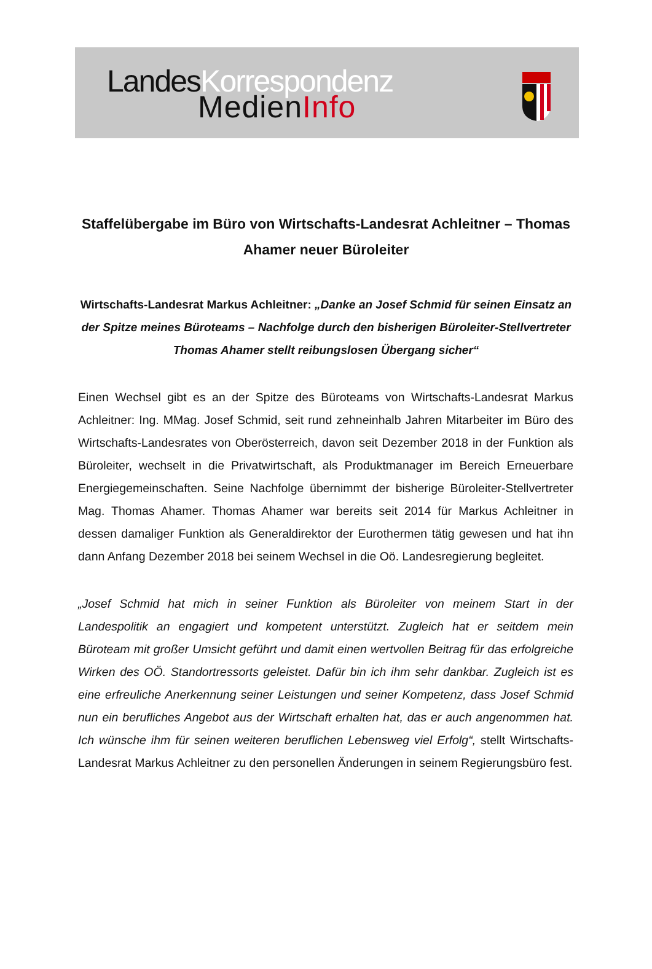LandesKorrespondenz
MedienInfo
Staffelübergabe im Büro von Wirtschafts-Landesrat Achleitner – Thomas Ahamer neuer Büroleiter
Wirtschafts-Landesrat Markus Achleitner: „Danke an Josef Schmid für seinen Einsatz an der Spitze meines Büroteams – Nachfolge durch den bisherigen Büroleiter-Stellvertreter Thomas Ahamer stellt reibungslosen Übergang sicher“
Einen Wechsel gibt es an der Spitze des Büroteams von Wirtschafts-Landesrat Markus Achleitner: Ing. MMag. Josef Schmid, seit rund zehneinhalb Jahren Mitarbeiter im Büro des Wirtschafts-Landesrates von Oberösterreich, davon seit Dezember 2018 in der Funktion als Büroleiter, wechselt in die Privatwirtschaft, als Produktmanager im Bereich Erneuerbare Energiegemeinschaften. Seine Nachfolge übernimmt der bisherige Büroleiter-Stellvertreter Mag. Thomas Ahamer. Thomas Ahamer war bereits seit 2014 für Markus Achleitner in dessen damaliger Funktion als Generaldirektor der Eurothermen tätig gewesen und hat ihn dann Anfang Dezember 2018 bei seinem Wechsel in die Oö. Landesregierung begleitet.
„Josef Schmid hat mich in seiner Funktion als Büroleiter von meinem Start in der Landespolitik an engagiert und kompetent unterstützt. Zugleich hat er seitdem mein Büroteam mit großer Umsicht geführt und damit einen wertvollen Beitrag für das erfolgreiche Wirken des OÖ. Standortressorts geleistet. Dafür bin ich ihm sehr dankbar. Zugleich ist es eine erfreuliche Anerkennung seiner Leistungen und seiner Kompetenz, dass Josef Schmid nun ein berufliches Angebot aus der Wirtschaft erhalten hat, das er auch angenommen hat. Ich wünsche ihm für seinen weiteren beruflichen Lebensweg viel Erfolg“, stellt Wirtschafts-Landesrat Markus Achleitner zu den personellen Änderungen in seinem Regierungsbüro fest.